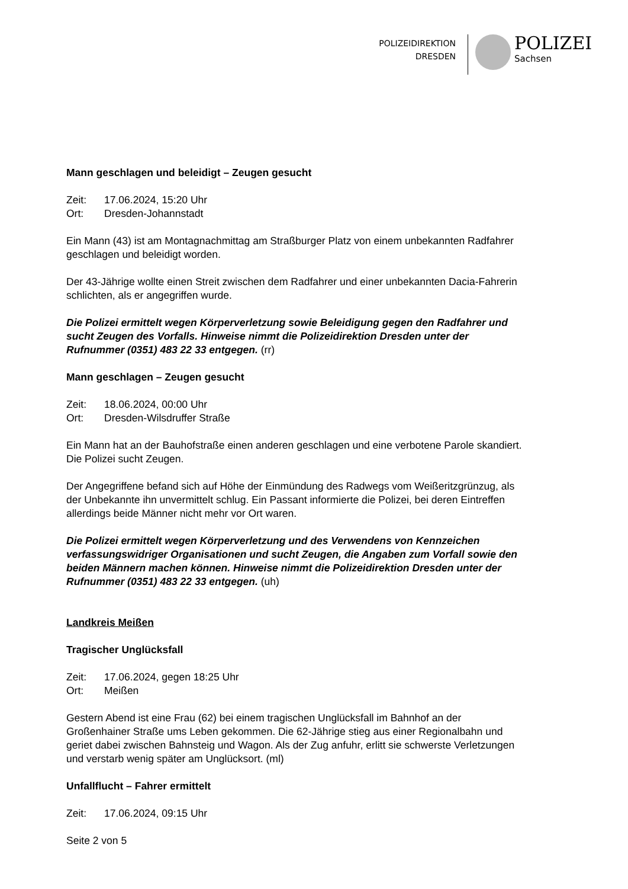POLIZEIDIREKTION
DRESDEN
POLIZEI
Sachsen
Mann geschlagen und beleidigt – Zeugen gesucht
Zeit: 17.06.2024, 15:20 Uhr
Ort: Dresden-Johannstadt
Ein Mann (43) ist am Montagnachmittag am Straßburger Platz von einem unbekannten Radfahrer geschlagen und beleidigt worden.
Der 43-Jährige wollte einen Streit zwischen dem Radfahrer und einer unbekannten Dacia-Fahrerin schlichten, als er angegriffen wurde.
Die Polizei ermittelt wegen Körperverletzung sowie Beleidigung gegen den Radfahrer und sucht Zeugen des Vorfalls. Hinweise nimmt die Polizeidirektion Dresden unter der Rufnummer (0351) 483 22 33 entgegen. (rr)
Mann geschlagen – Zeugen gesucht
Zeit: 18.06.2024, 00:00 Uhr
Ort: Dresden-Wilsdruffer Straße
Ein Mann hat an der Bauhofstraße einen anderen geschlagen und eine verbotene Parole skandiert. Die Polizei sucht Zeugen.
Der Angegriffene befand sich auf Höhe der Einmündung des Radwegs vom Weißeritzgrünzug, als der Unbekannte ihn unvermittelt schlug. Ein Passant informierte die Polizei, bei deren Eintreffen allerdings beide Männer nicht mehr vor Ort waren.
Die Polizei ermittelt wegen Körperverletzung und des Verwendens von Kennzeichen verfassungswidriger Organisationen und sucht Zeugen, die Angaben zum Vorfall sowie den beiden Männern machen können. Hinweise nimmt die Polizeidirektion Dresden unter der Rufnummer (0351) 483 22 33 entgegen. (uh)
Landkreis Meißen
Tragischer Unglücksfall
Zeit: 17.06.2024, gegen 18:25 Uhr
Ort: Meißen
Gestern Abend ist eine Frau (62) bei einem tragischen Unglücksfall im Bahnhof an der Großenhainer Straße ums Leben gekommen. Die 62-Jährige stieg aus einer Regionalbahn und geriet dabei zwischen Bahnsteig und Wagon. Als der Zug anfuhr, erlitt sie schwerste Verletzungen und verstarb wenig später am Unglücksort. (ml)
Unfallflucht – Fahrer ermittelt
Zeit: 17.06.2024, 09:15 Uhr
Seite 2 von 5